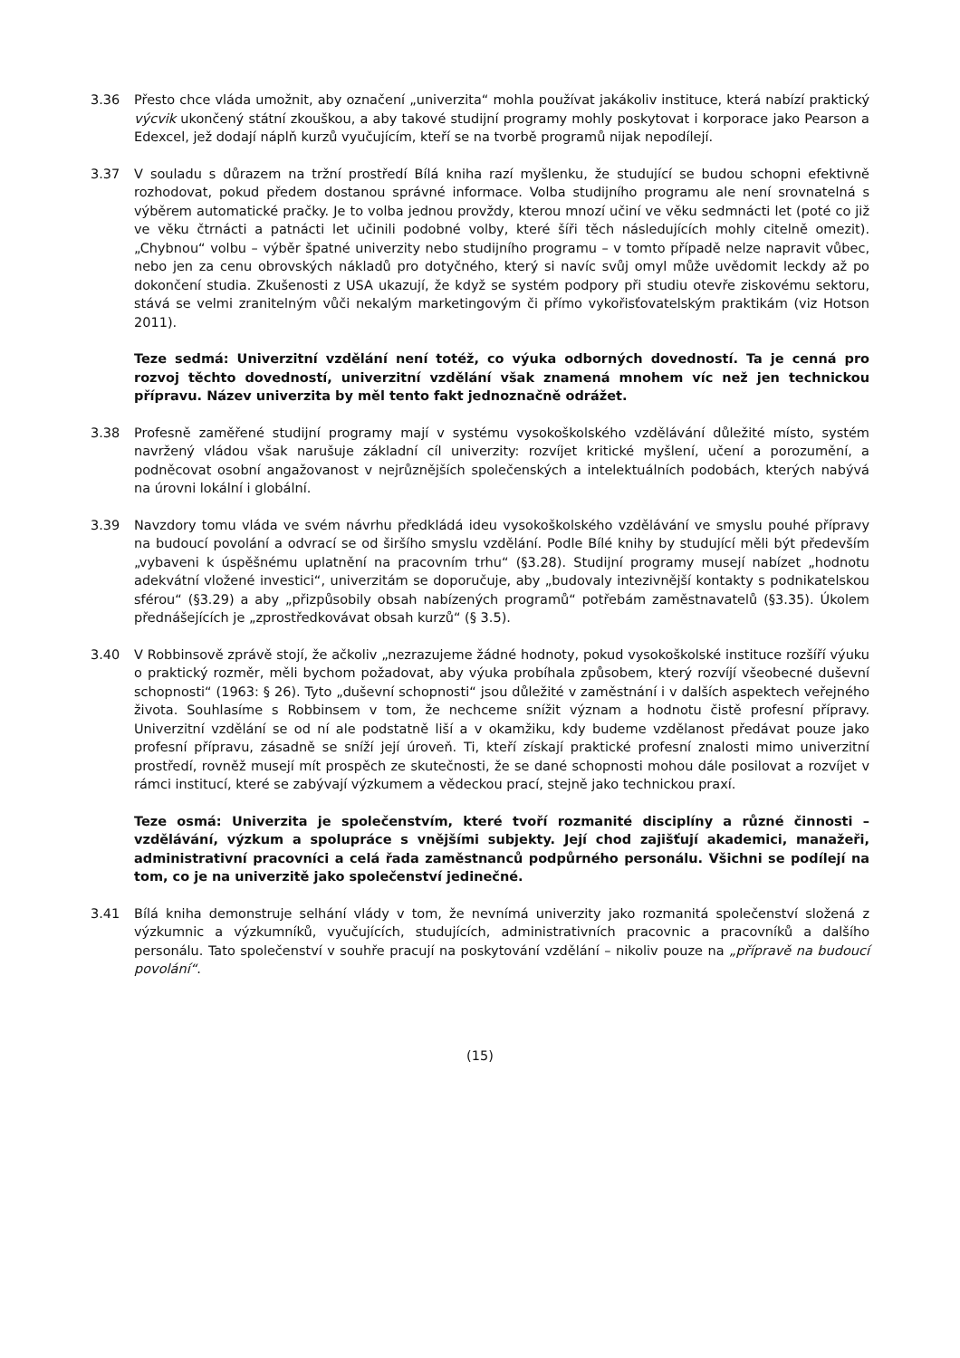3.36 Přesto chce vláda umožnit, aby označení „univerzita“ mohla používat jakákoliv instituce, která nabízí praktický výcvik ukončený státní zkouškou, a aby takové studijní programy mohly poskytovat i korporace jako Pearson a Edexcel, jež dodají náplň kurzů vyučujícím, kteří se na tvorbě programů nijak nepodílejí.
3.37 V souladu s důrazem na tržní prostředí Bílá kniha razí myšlenku, že studující se budou schopni efektivně rozhodovat, pokud předem dostanou správné informace. Volba studijního programu ale není srovnatelná s výběrem automatické pračky. Je to volba jednou provždy, kterou mnozí učiní ve věku sedmnácti let (poté co již ve věku čtrnácti a patnácti let učinili podobné volby, které šíři těch následujících mohly citelně omezit). „Chybnou“ volbu – výběr špatné univerzity nebo studijního programu – v tomto případě nelze napravit vůbec, nebo jen za cenu obrovských nákladů pro dotyčného, který si navíc svůj omyl může uvědomit leckdy až po dokončení studia. Zkušenosti z USA ukazují, že když se systém podpory při studiu otevře ziskovému sektoru, stává se velmi zranitelným vůči nekalým marketingovým či přímo vykořisťovatelským praktikám (viz Hotson 2011).
Teze sedmá: Univerzitní vzdělání není totéž, co výuka odborných dovedností. Ta je cenná pro rozvoj těchto dovedností, univerzitní vzdělání však znamená mnohem víc než jen technickou přípravu. Název univerzita by měl tento fakt jednoznačně odrážet.
3.38 Profesně zaměřené studijní programy mají v systému vysokoškolského vzdělávání důležité místo, systém navržený vládou však narušuje základní cíl univerzity: rozvíjet kritické myšlení, učení a porozumění, a podněcovat osobní angažovanost v nejrůznějších společenských a intelektuálních podobách, kterých nabývá na úrovni lokální i globální.
3.39 Navzdory tomu vláda ve svém návrhu předkládá ideu vysokoškolského vzdělávání ve smyslu pouhé přípravy na budoucí povolání a odvrací se od širšího smyslu vzdělání. Podle Bílé knihy by studující měli být především „vybaveni k úspěšnému uplatnění na pracovním trhu“ (§3.28). Studijní programy musejí nabízet „hodnotu adekvátní vložené investici“, univerzitám se doporučuje, aby „budovaly intezivnější kontakty s podnikatelskou sférou“ (§3.29) a aby „přizpůsobily obsah nabízených programů“ potřebám zaměstnavatelů (§3.35). Úkolem přednášejících je „zprostředkovávat obsah kurzů“ (§ 3.5).
3.40 V Robbinsově zprávě stojí, že ačkoliv „nezrazujeme žádné hodnoty, pokud vysokoškolské instituce rozšíří výuku o praktický rozměr, měli bychom požadovat, aby výuka probíhala způsobem, který rozvíjí všeobecné duševní schopnosti“ (1963: § 26). Tyto „duševní schopnosti“ jsou důležité v zaměstnání i v dalších aspektech veřejného života. Souhlasíme s Robbinsem v tom, že nechceme snížit význam a hodnotu čistě profesní přípravy. Univerzitní vzdělání se od ní ale podstatně liší a v okamžiku, kdy budeme vzdělanost předávat pouze jako profesní přípravu, zásadně se sníží její úroveň. Ti, kteří získají praktické profesní znalosti mimo univerzitní prostředí, rovněž musejí mít prospěch ze skutečnosti, že se dané schopnosti mohou dále posilovat a rozvíjet v rámci institucí, které se zabývají výzkumem a vědeckou prací, stejně jako technickou praxí.
Teze osmá: Univerzita je společenstvím, které tvoří rozmanité disciplíny a různé činnosti – vzdělávání, výzkum a spolupráce s vnějšími subjekty. Její chod zajišťují akademici, manažeři, administrativní pracovníci a celá řada zaměstnanců podpůrného personálu. Všichni se podílejí na tom, co je na univerzitě jako společenství jedinečné.
3.41 Bílá kniha demonstruje selhání vlády v tom, že nevnímá univerzity jako rozmanitá společenství složená z výzkumnic a výzkumníků, vyučujících, studujících, administrativních pracovnic a pracovníků a dalšího personálu. Tato společenství v souhře pracují na poskytování vzdělání – nikoliv pouze na „přípravě na budoucí povolání“.
(15)